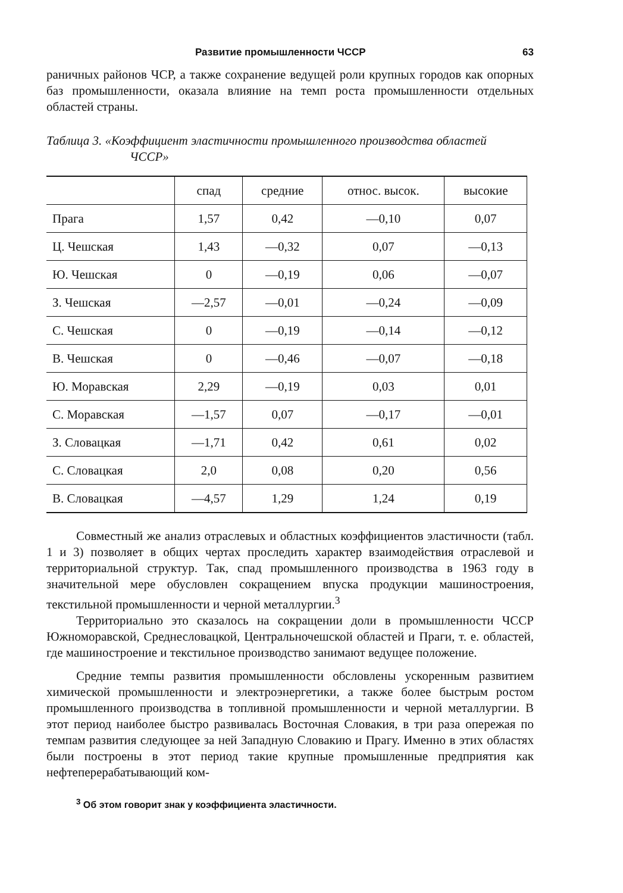Развитие промышленности ЧССР 63
раничных районов ЧСР, а также сохранение ведущей роли крупных городов как опорных баз промышленности, оказала влияние на темп роста промышленности отдельных областей страны.
Таблица 3. «Коэффициент эластичности промышленного производства областей
ЧССР»
| | спад | средние | относ. высок. | высокие |
| --- | --- | --- | --- | --- |
| Прага | 1,57 | 0,42 | —0,10 | 0,07 |
| Ц. Чешская | 1,43 | —0,32 | 0,07 | —0,13 |
| Ю. Чешская | 0 | —0,19 | 0,06 | —0,07 |
| З. Чешская | —2,57 | —0,01 | —0,24 | —0,09 |
| С. Чешская | 0 | —0,19 | —0,14 | —0,12 |
| В. Чешская | 0 | —0,46 | —0,07 | —0,18 |
| Ю. Моравская | 2,29 | —0,19 | 0,03 | 0,01 |
| С. Моравская | —1,57 | 0,07 | —0,17 | —0,01 |
| З. Словацкая | —1,71 | 0,42 | 0,61 | 0,02 |
| С. Словацкая | 2,0 | 0,08 | 0,20 | 0,56 |
| В. Словацкая | —4,57 | 1,29 | 1,24 | 0,19 |
Совместный же анализ отраслевых и областных коэффициентов эластичности (табл. 1 и 3) позволяет в общих чертах проследить характер взаимодействия отраслевой и территориальной структур. Так, спад промышленного производства в 1963 году в значительной мере обусловлен сокращением впуска продукции машиностроения, текстильной промышленности и черной металлургии.<sup>3</sup>
Территориально это сказалось на сокращении доли в промышленности ЧССР Южноморавской, Среднесловацкой, Центральночешской областей и Праги, т. е. областей, где машиностроение и текстильное производство занимают ведущее положение.
Средние темпы развития промышленности обсловлены ускоренным развитием химической промышленности и электроэнергетики, а также более быстрым ростом промышленного производства в топливной промышленности и черной металлургии. В этот период наиболее быстро развивалась Восточная Словакия, в три раза опережая по темпам развития следующее за ней Западную Словакию и Прагу. Именно в этих областях были построены в этот период такие крупные промышленные предприятия как нефтеперерабатывающий ком-
<sup>3</sup> Об этом говорит знак у коэффициента эластичности.